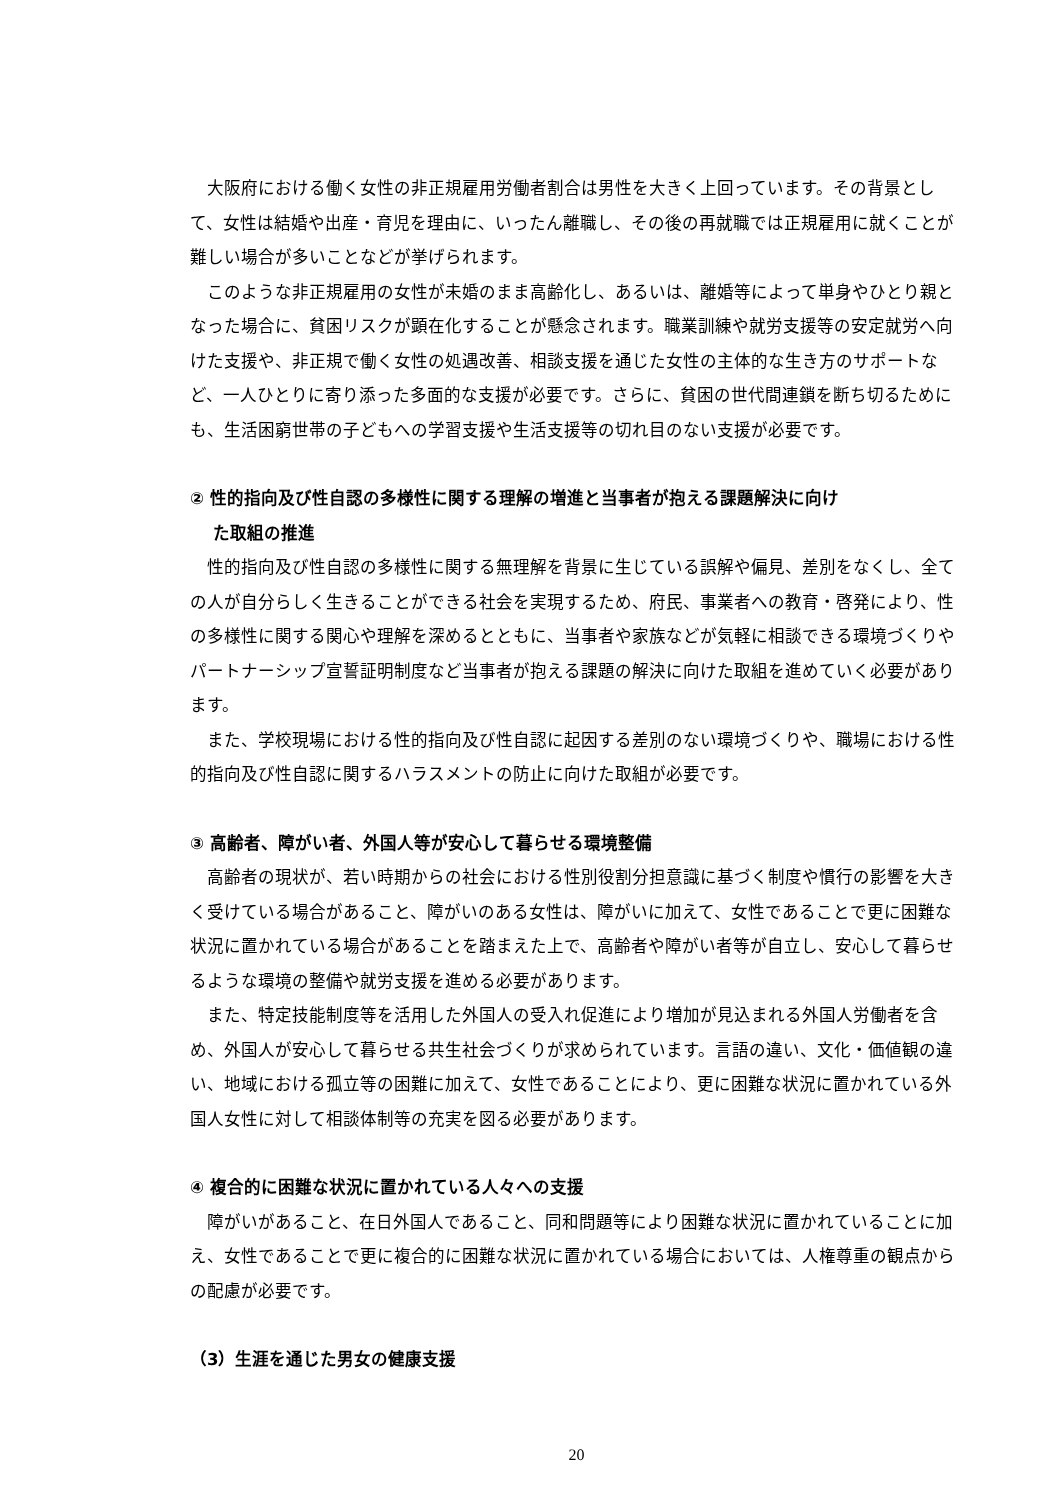大阪府における働く女性の非正規雇用労働者割合は男性を大きく上回っています。その背景として、女性は結婚や出産・育児を理由に、いったん離職し、その後の再就職では正規雇用に就くことが難しい場合が多いことなどが挙げられます。
このような非正規雇用の女性が未婚のまま高齢化し、あるいは、離婚等によって単身やひとり親となった場合に、貧困リスクが顕在化することが懸念されます。職業訓練や就労支援等の安定就労へ向けた支援や、非正規で働く女性の処遇改善、相談支援を通じた女性の主体的な生き方のサポートなど、一人ひとりに寄り添った多面的な支援が必要です。さらに、貧困の世代間連鎖を断ち切るためにも、生活困窮世帯の子どもへの学習支援や生活支援等の切れ目のない支援が必要です。
② 性的指向及び性自認の多様性に関する理解の増進と当事者が抱える課題解決に向け
た取組の推進
性的指向及び性自認の多様性に関する無理解を背景に生じている誤解や偏見、差別をなくし、全ての人が自分らしく生きることができる社会を実現するため、府民、事業者への教育・啓発により、性の多様性に関する関心や理解を深めるとともに、当事者や家族などが気軽に相談できる環境づくりやパートナーシップ宣誓証明制度など当事者が抱える課題の解決に向けた取組を進めていく必要があります。
また、学校現場における性的指向及び性自認に起因する差別のない環境づくりや、職場における性的指向及び性自認に関するハラスメントの防止に向けた取組が必要です。
③ 高齢者、障がい者、外国人等が安心して暮らせる環境整備
高齢者の現状が、若い時期からの社会における性別役割分担意識に基づく制度や慣行の影響を大きく受けている場合があること、障がいのある女性は、障がいに加えて、女性であることで更に困難な状況に置かれている場合があることを踏まえた上で、高齢者や障がい者等が自立し、安心して暮らせるような環境の整備や就労支援を進める必要があります。
また、特定技能制度等を活用した外国人の受入れ促進により増加が見込まれる外国人労働者を含め、外国人が安心して暮らせる共生社会づくりが求められています。言語の違い、文化・価値観の違い、地域における孤立等の困難に加えて、女性であることにより、更に困難な状況に置かれている外国人女性に対して相談体制等の充実を図る必要があります。
④ 複合的に困難な状況に置かれている人々への支援
障がいがあること、在日外国人であること、同和問題等により困難な状況に置かれていることに加え、女性であることで更に複合的に困難な状況に置かれている場合においては、人権尊重の観点からの配慮が必要です。
（3）生涯を通じた男女の健康支援
20